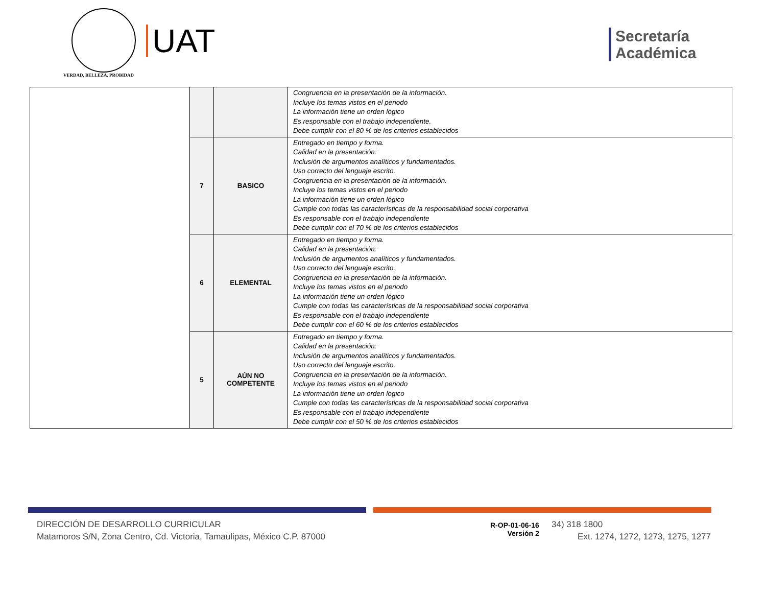VERDAD, BELLEZA, PROBIDAD
UAT
Secretaría
Académica
| | | | Congruencia en la presentación de la información. Incluye los temas vistos en el periodo La información tiene un orden lógico Es responsable con el trabajo independiente. Debe cumplir con el 80 % de los criterios establecidos |
| | 7 | BASICO | Entregado en tiempo y forma. Calidad en la presentación: Inclusión de argumentos analíticos y fundamentados. Uso correcto del lenguaje escrito. Congruencia en la presentación de la información. Incluye los temas vistos en el periodo La información tiene un orden lógico Cumple con todas las características de la responsabilidad social corporativa Es responsable con el trabajo independiente Debe cumplir con el 70 % de los criterios establecidos |
| | 6 | ELEMENTAL | Entregado en tiempo y forma. Calidad en la presentación: Inclusión de argumentos analíticos y fundamentados. Uso correcto del lenguaje escrito. Congruencia en la presentación de la información. Incluye los temas vistos en el periodo La información tiene un orden lógico Cumple con todas las características de la responsabilidad social corporativa Es responsable con el trabajo independiente Debe cumplir con el 60 % de los criterios establecidos |
| | 5 | AÚN NO COMPETENTE | Entregado en tiempo y forma. Calidad en la presentación: Inclusión de argumentos analíticos y fundamentados. Uso correcto del lenguaje escrito. Congruencia en la presentación de la información. Incluye los temas vistos en el periodo La información tiene un orden lógico Cumple con todas las características de la responsabilidad social corporativa Es responsable con el trabajo independiente Debe cumplir con el 50 % de los criterios establecidos |
DIRECCIÓN DE DESARROLLO CURRICULAR
Matamoros S/N, Zona Centro, Cd. Victoria, Tamaulipas, México C.P. 87000
R-OP-01-06-16
Versión 2
34) 318 1800
Ext. 1274, 1272, 1273, 1275, 1277